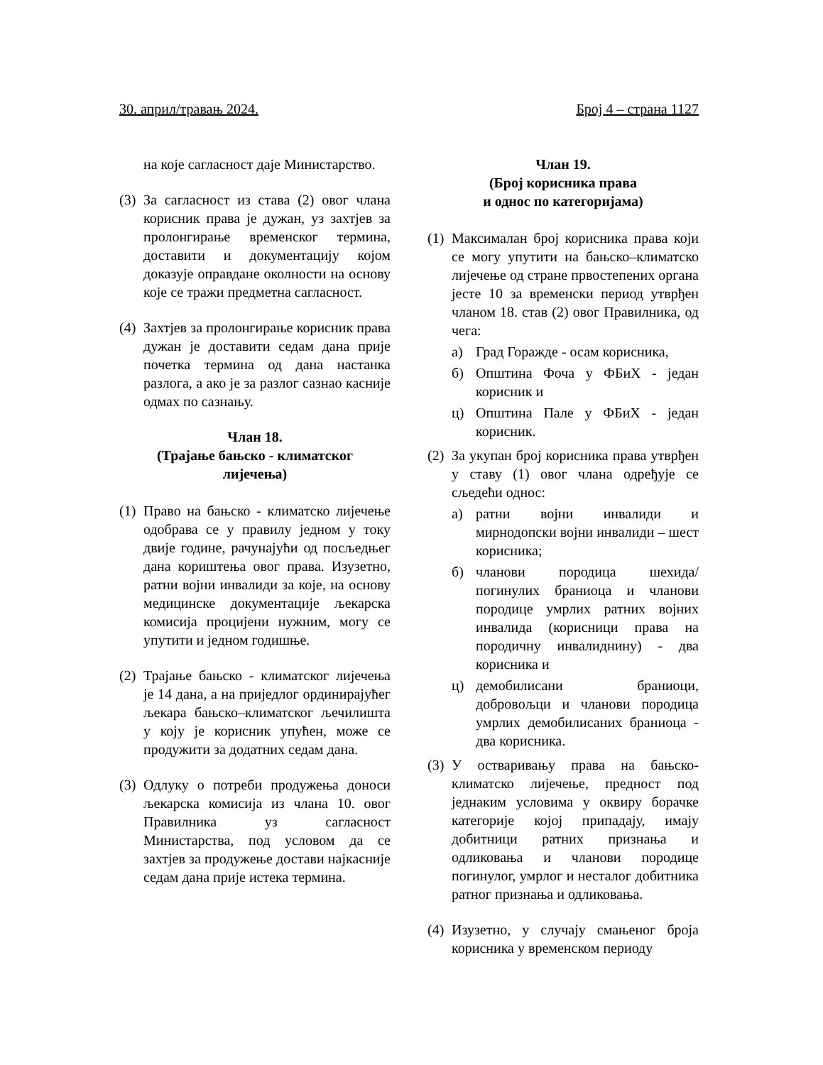30. април/травањ 2024. Број 4 – страна 1127
на које сагласност даје Министарство.
(3)
За сагласност из става (2) овог члана корисник права је дужан, уз захтјев за пролонгирање временског термина, доставити и документацију којом доказује оправдане околности на основу које се тражи предметна сагласност.
(4)
Захтјев за пролонгирање корисник права дужан је доставити седам дана прије почетка термина од дана настанка разлога, а ако је за разлог сазнао касније одмах по сазнању.
Члан 18.
(Трајање бањско - климатског
лијечења)
(1)
Право на бањско - климатско лијечење одобрава се у правилу једном у току двије године, рачунајући од посљедњег дана кориштења овог права. Изузетно, ратни војни инвалиди за које, на основу медицинске документације љекарска комисија процијени нужним, могу се упутити и једном годишње.
(2)
Трајање бањско - климатског лијечења је 14 дана, а на приједлог ординирајућег љекара бањско–климатског љечилишта у коју је корисник упућен, може се продужити за додатних седам дана.
(3)
Одлуку о потреби продужења доноси љекарска комисија из члана 10. овог Правилника уз сагласност Министарства, под условом да се захтјев за продужење достави најкасније седам дана прије истека термина.
Члан 19.
(Број корисника права
и однос по категоријама)
(1)
Максималан број корисника права који се могу упутити на бањско–климатско лијечење од стране првостепених органа јесте 10 за временски период утврђен чланом 18. став (2) овог Правилника, од чега:
а) Град Горажде - осам корисника,
б) Општина Фоча у ФБиХ - један корисник и
ц) Општина Пале у ФБиХ - један корисник.
(2)
За укупан број корисника права утврђен у ставу (1) овог члана одређује се сљедећи однос:
а) ратни војни инвалиди и мирнодопски војни инвалиди – шест корисника;
б) чланови породица шехида/погинулих браниоца и чланови породице умрлих ратних војних инвалида (корисници права на породичну инвалиднину) - два корисника и
ц) демобилисани браниоци, добровољци и чланови породица умрлих демобилисаних браниоца - два корисника.
(3)
У остваривању права на бањско-климатско лијечење, предност под једнаким условима у оквиру борачке категорије којој припадају, имају добитници ратних признања и одликовања и чланови породице погинулог, умрлог и несталог добитника ратног признања и одликовања.
(4)
Изузетно, у случају смањеног броја корисника у временском периоду